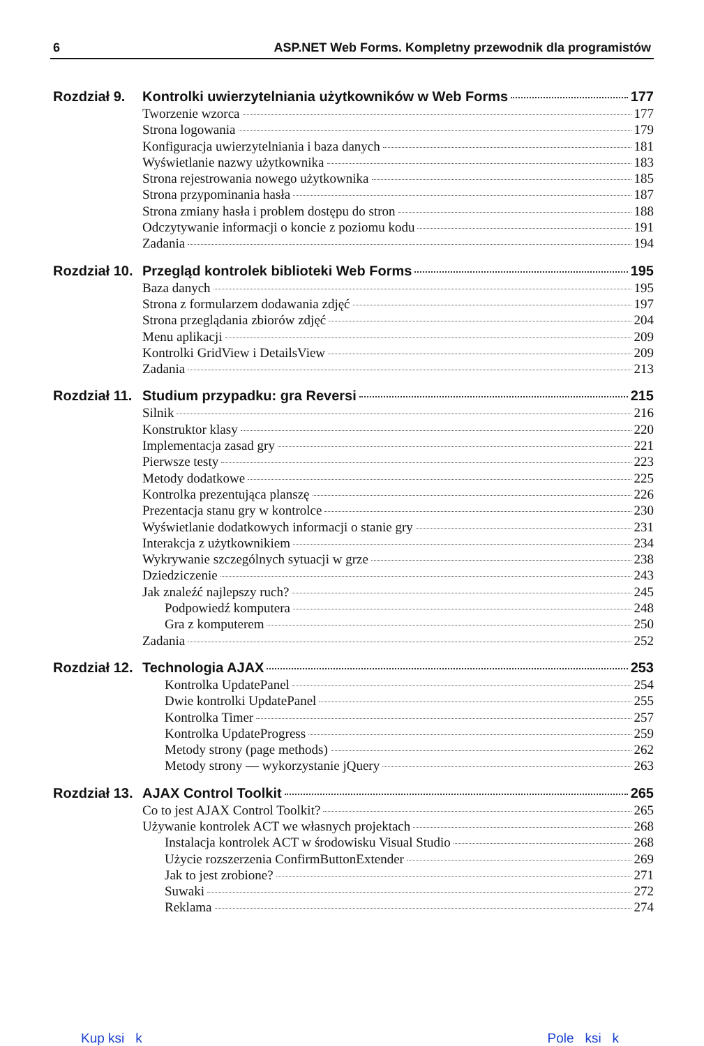6 ASP.NET Web Forms. Kompletny przewodnik dla programistów
Rozdział 9.
Kontrolki uwierzytelniania użytkowników w Web Forms 177
Tworzenie wzorca 177
Strona logowania 179
Konfiguracja uwierzytelniania i baza danych 181
Wyświetlanie nazwy użytkownika 183
Strona rejestrowania nowego użytkownika 185
Strona przypominania hasła 187
Strona zmiany hasła i problem dostępu do stron 188
Odczytywanie informacji o koncie z poziomu kodu 191
Zadania 194
Rozdział 10.
Przegląd kontrolek biblioteki Web Forms 195
Baza danych 195
Strona z formularzem dodawania zdjęć 197
Strona przeglądania zbiorów zdjęć 204
Menu aplikacji 209
Kontrolki GridView i DetailsView 209
Zadania 213
Rozdział 11.
Studium przypadku: gra Reversi 215
Silnik 216
Konstruktor klasy 220
Implementacja zasad gry 221
Pierwsze testy 223
Metody dodatkowe 225
Kontrolka prezentująca planszę 226
Prezentacja stanu gry w kontrolce 230
Wyświetlanie dodatkowych informacji o stanie gry 231
Interakcja z użytkownikiem 234
Wykrywanie szczególnych sytuacji w grze 238
Dziedziczenie 243
Jak znaleźć najlepszy ruch? 245
Podpowiedź komputera 248
Gra z komputerem 250
Zadania 252
Rozdział 12.
Technologia AJAX 253
Kontrolka UpdatePanel 254
Dwie kontrolki UpdatePanel 255
Kontrolka Timer 257
Kontrolka UpdateProgress 259
Metody strony (page methods) 262
Metody strony — wykorzystanie jQuery 263
Rozdział 13.
AJAX Control Toolkit 265
Co to jest AJAX Control Toolkit? 265
Używanie kontrolek ACT we własnych projektach 268
Instalacja kontrolek ACT w środowisku Visual Studio 268
Użycie rozszerzenia ConfirmButtonExtender 269
Jak to jest zrobione? 271
Suwaki 272
Reklama 274
Kup ksi k Pole ksi k